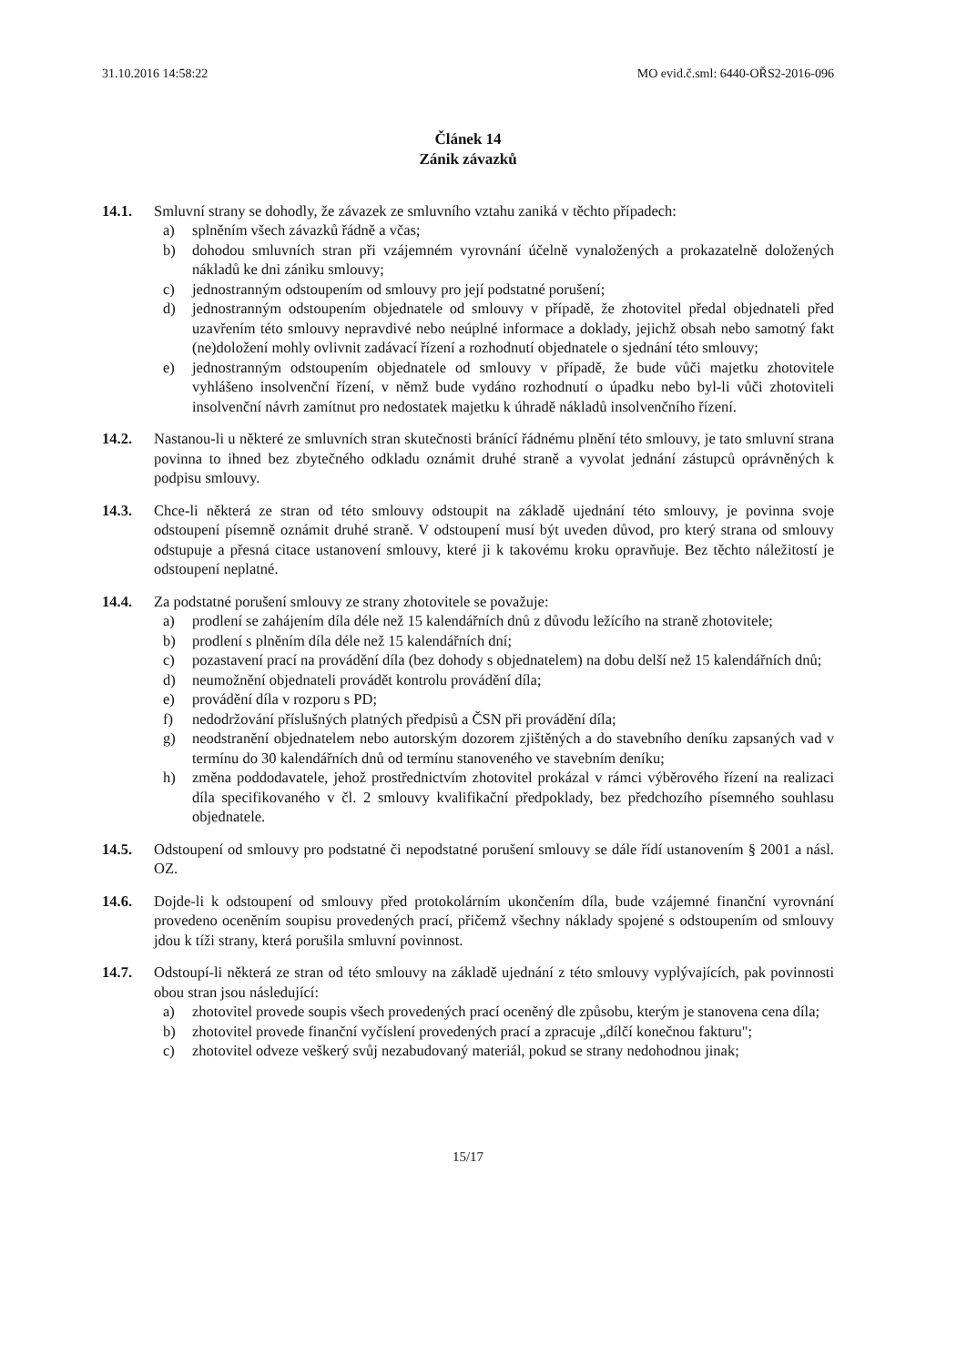31.10.2016 14:58:22 MO evid.č.sml: 6440-OŘS2-2016-096
Článek 14
Zánik závazků
14.1. Smluvní strany se dohodly, že závazek ze smluvního vztahu zaniká v těchto případech:
a) splněním všech závazků řádně a včas;
b) dohodou smluvních stran při vzájemném vyrovnání účelně vynaložených a prokazatelně doložených nákladů ke dni zániku smlouvy;
c) jednostranným odstoupením od smlouvy pro její podstatné porušení;
d) jednostranným odstoupením objednatele od smlouvy v případě, že zhotovitel předal objednateli před uzavřením této smlouvy nepravdivé nebo neúplné informace a doklady, jejichž obsah nebo samotný fakt (ne)doložení mohly ovlivnit zadávací řízení a rozhodnutí objednatele o sjednání této smlouvy;
e) jednostranným odstoupením objednatele od smlouvy v případě, že bude vůči majetku zhotovitele vyhlášeno insolvenční řízení, v němž bude vydáno rozhodnutí o úpadku nebo byl-li vůči zhotoviteli insolvenční návrh zamítnut pro nedostatek majetku k úhradě nákladů insolvenčního řízení.
14.2. Nastanou-li u některé ze smluvních stran skutečnosti bránící řádnému plnění této smlouvy, je tato smluvní strana povinna to ihned bez zbytečného odkladu oznámit druhé straně a vyvolat jednání zástupců oprávněných k podpisu smlouvy.
14.3. Chce-li některá ze stran od této smlouvy odstoupit na základě ujednání této smlouvy, je povinna svoje odstoupení písemně oznámit druhé straně. V odstoupení musí být uveden důvod, pro který strana od smlouvy odstupuje a přesná citace ustanovení smlouvy, které ji k takovému kroku opravňuje. Bez těchto náležitostí je odstoupení neplatné.
14.4. Za podstatné porušení smlouvy ze strany zhotovitele se považuje:
a) prodlení se zahájením díla déle než 15 kalendářních dnů z důvodu ležícího na straně zhotovitele;
b) prodlení s plněním díla déle než 15 kalendářních dní;
c) pozastavení prací na provádění díla (bez dohody s objednatelem) na dobu delší než 15 kalendářních dnů;
d) neumožnění objednateli provádět kontrolu provádění díla;
e) provádění díla v rozporu s PD;
f) nedodržování příslušných platných předpisů a ČSN při provádění díla;
g) neodstranění objednatelem nebo autorským dozorem zjištěných a do stavebního deníku zapsaných vad v termínu do 30 kalendářních dnů od termínu stanoveného ve stavebním deníku;
h) změna poddodavatele, jehož prostřednictvím zhotovitel prokázal v rámci výběrového řízení na realizaci díla specifikovaného v čl. 2 smlouvy kvalifikační předpoklady, bez předchozího písemného souhlasu objednatele.
14.5. Odstoupení od smlouvy pro podstatné či nepodstatné porušení smlouvy se dále řídí ustanovením § 2001 a násl. OZ.
14.6. Dojde-li k odstoupení od smlouvy před protokolárním ukončením díla, bude vzájemné finanční vyrovnání provedeno oceněním soupisu provedených prací, přičemž všechny náklady spojené s odstoupením od smlouvy jdou k tíži strany, která porušila smluvní povinnost.
14.7. Odstoupí-li některá ze stran od této smlouvy na základě ujednání z této smlouvy vyplývajících, pak povinnosti obou stran jsou následující:
a) zhotovitel provede soupis všech provedených prací oceněný dle způsobu, kterým je stanovena cena díla;
b) zhotovitel provede finanční vyčíslení provedených prací a zpracuje „dílčí konečnou fakturu";
c) zhotovitel odveze veškerý svůj nezabudovaný materiál, pokud se strany nedohodnou jinak;
15/17